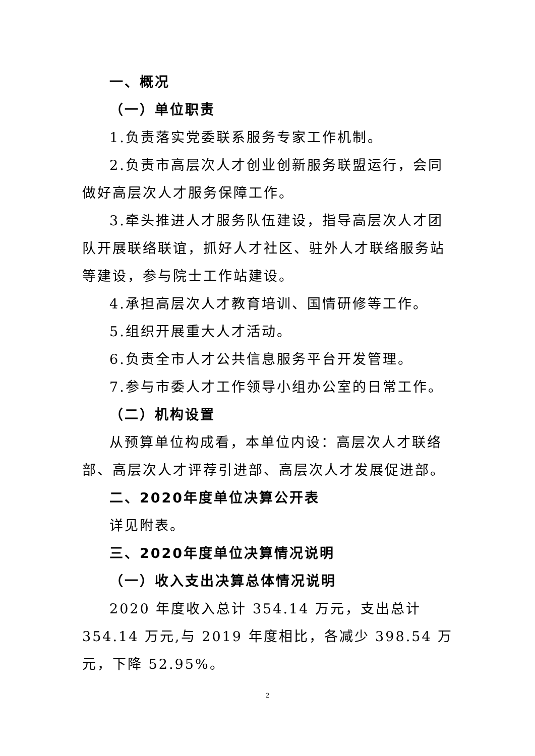一、概况
（一）单位职责
1.负责落实党委联系服务专家工作机制。
2.负责市高层次人才创业创新服务联盟运行，会同做好高层次人才服务保障工作。
3.牵头推进人才服务队伍建设，指导高层次人才团队开展联络联谊，抓好人才社区、驻外人才联络服务站等建设，参与院士工作站建设。
4.承担高层次人才教育培训、国情研修等工作。
5.组织开展重大人才活动。
6.负责全市人才公共信息服务平台开发管理。
7.参与市委人才工作领导小组办公室的日常工作。
（二）机构设置
从预算单位构成看，本单位内设：高层次人才联络部、高层次人才评荐引进部、高层次人才发展促进部。
二、2020年度单位决算公开表
详见附表。
三、2020年度单位决算情况说明
（一）收入支出决算总体情况说明
2020 年度收入总计 354.14 万元，支出总计 354.14 万元,与 2019 年度相比，各减少 398.54 万元，下降 52.95%。
2